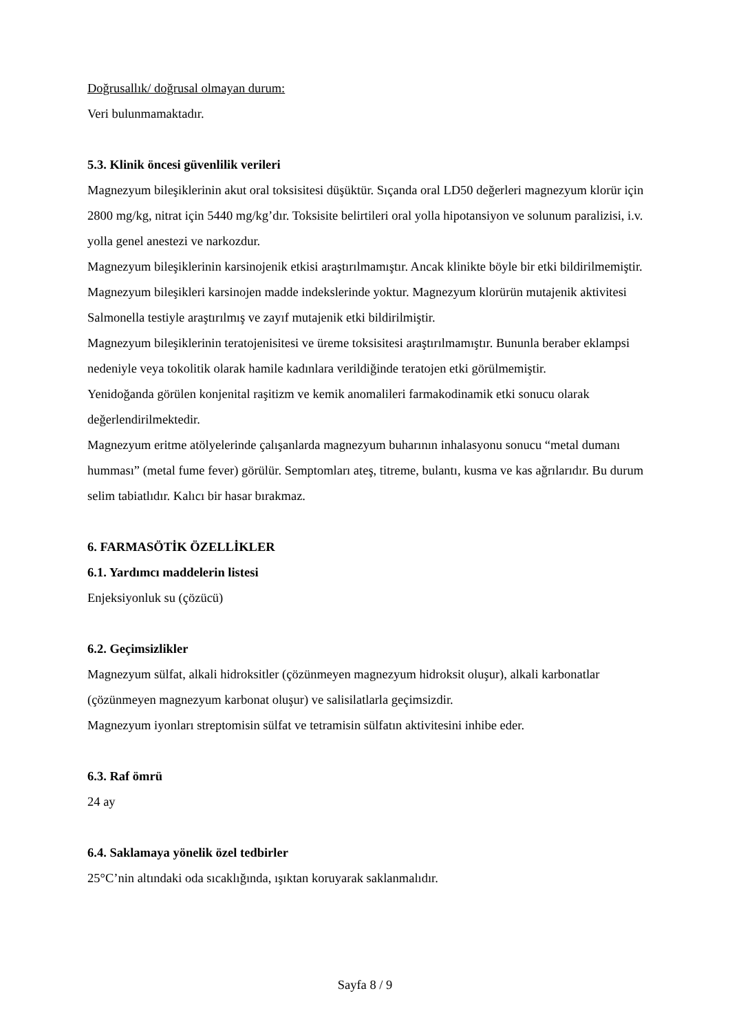Doğrusallık/ doğrusal olmayan durum:
Veri bulunmamaktadır.
5.3. Klinik öncesi güvenlilik verileri
Magnezyum bileşiklerinin akut oral toksisitesi düşüktür. Sıçanda oral LD50 değerleri magnezyum klorür için 2800 mg/kg, nitrat için 5440 mg/kg’dır. Toksisite belirtileri oral yolla hipotansiyon ve solunum paralizisi, i.v. yolla genel anestezi ve narkozdur.
Magnezyum bileşiklerinin karsinojenik etkisi araştırılmamıştır. Ancak klinikte böyle bir etki bildirilmemiştir. Magnezyum bileşikleri karsinojen madde indekslerinde yoktur. Magnezyum klorürün mutajenik aktivitesi Salmonella testiyle araştırılmış ve zayıf mutajenik etki bildirilmiştir.
Magnezyum bileşiklerinin teratojenisitesi ve üreme toksisitesi araştırılmamıştır. Bununla beraber eklampsi nedeniyle veya tokolitik olarak hamile kadınlara verildiğinde teratojen etki görülmemiştir.
Yenidoğanda görülen konjenital raşitizm ve kemik anomalileri farmakodinamik etki sonucu olarak değerlendirilmektedir.
Magnezyum eritme atölyelerinde çalışanlarda magnezyum buharının inhalasyonu sonucu “metal dumanı humması” (metal fume fever) görülür. Semptomları ateş, titreme, bulantı, kusma ve kas ağrılarıdır. Bu durum selim tabiatlıdır. Kalıcı bir hasar bırakmaz.
6. FARMASÖTİK ÖZELLİKLER
6.1. Yardımcı maddelerin listesi
Enjeksiyonluk su (çözücü)
6.2. Geçimsizlikler
Magnezyum sülfat, alkali hidroksitler (çözünmeyen magnezyum hidroksit oluşur), alkali karbonatlar (çözünmeyen magnezyum karbonat oluşur) ve salisilatlarla geçimsizdir.
Magnezyum iyonları streptomisin sülfat ve tetramisin sülfatın aktivitesini inhibe eder.
6.3. Raf ömrü
24 ay
6.4. Saklamaya yönelik özel tedbirler
25°C’nin altındaki oda sıcaklığında, ışıktan koruyarak saklanmalıdır.
Sayfa 8 / 9